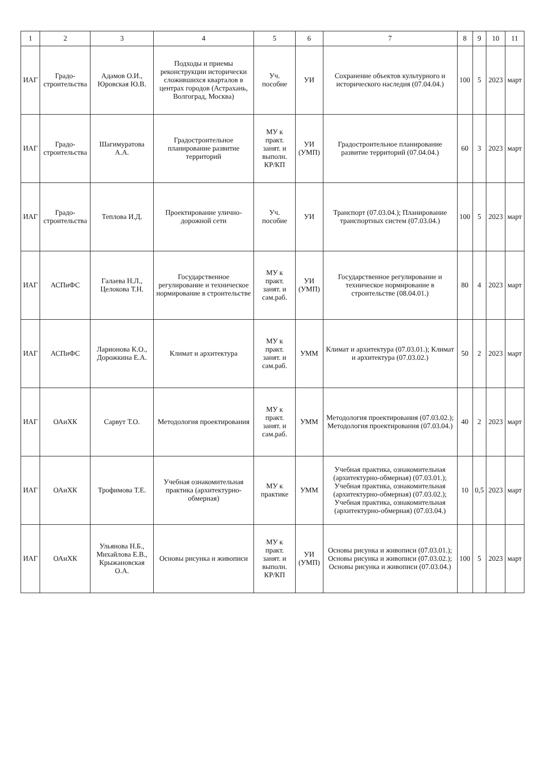| 1 | 2 | 3 | 4 | 5 | 6 | 7 | 8 | 9 | 10 | 11 |
| --- | --- | --- | --- | --- | --- | --- | --- | --- | --- | --- |
| ИАГ | Градо-строительства | Адамов О.И., Юровская Ю.В. | Подходы и приемы реконструкции исторически сложившихся кварталов в центрах городов (Астрахань, Волгоград, Москва) | Уч. пособие | УИ | Сохранение объектов культурного и исторического наследия (07.04.04.) | 100 | 5 | 2023 | март |
| ИАГ | Градо-строительства | Шагимуратова А.А. | Градостроительное планирование развитие территорий | МУ к практ. занят. и выполн. КР/КП | УИ (УМП) | Градостроительное планирование развитие территорий (07.04.04.) | 60 | 3 | 2023 | март |
| ИАГ | Градо-строительства | Теплова И.Д. | Проектирование улично-дорожной сети | Уч. пособие | УИ | Транспорт (07.03.04.); Планирование транспортных систем (07.03.04.) | 100 | 5 | 2023 | март |
| ИАГ | АСПиФС | Галаева Н.Л., Целокова Т.Н. | Государственное регулирование и техническое нормирование в строительстве | МУ к практ. занят. и сам.раб. | УИ (УМП) | Государственное регулирование и техническое нормирование в строительстве (08.04.01.) | 80 | 4 | 2023 | март |
| ИАГ | АСПиФС | Ларионова К.О., Дорожкина Е.А. | Климат и архитектура | МУ к практ. занят. и сам.раб. | УММ | Климат и архитектура (07.03.01.); Климат и архитектура (07.03.02.) | 50 | 2 | 2023 | март |
| ИАГ | ОАиХК | Сарвут Т.О. | Методология проектирования | МУ к практ. занят. и сам.раб. | УММ | Методология проектирования (07.03.02.); Методология проектирования (07.03.04.) | 40 | 2 | 2023 | март |
| ИАГ | ОАиХК | Трофимова Т.Е. | Учебная ознакомительная практика (архитектурно-обмерная) | МУ к практике | УММ | Учебная практика, ознакомительная (архитектурно-обмерная) (07.03.01.); Учебная практика, ознакомительная (архитектурно-обмерная) (07.03.02.); Учебная практика, ознакомительная (архитектурно-обмерная) (07.03.04.) | 10 | 0,5 | 2023 | март |
| ИАГ | ОАиХК | Ульянова Н.Б., Михайлова Е.В., Крыжановская О.А. | Основы рисунка и живописи | МУ к практ. занят. и выполн. КР/КП | УИ (УМП) | Основы рисунка и живописи (07.03.01.); Основы рисунка и живописи (07.03.02.); Основы рисунка и живописи (07.03.04.) | 100 | 5 | 2023 | март |